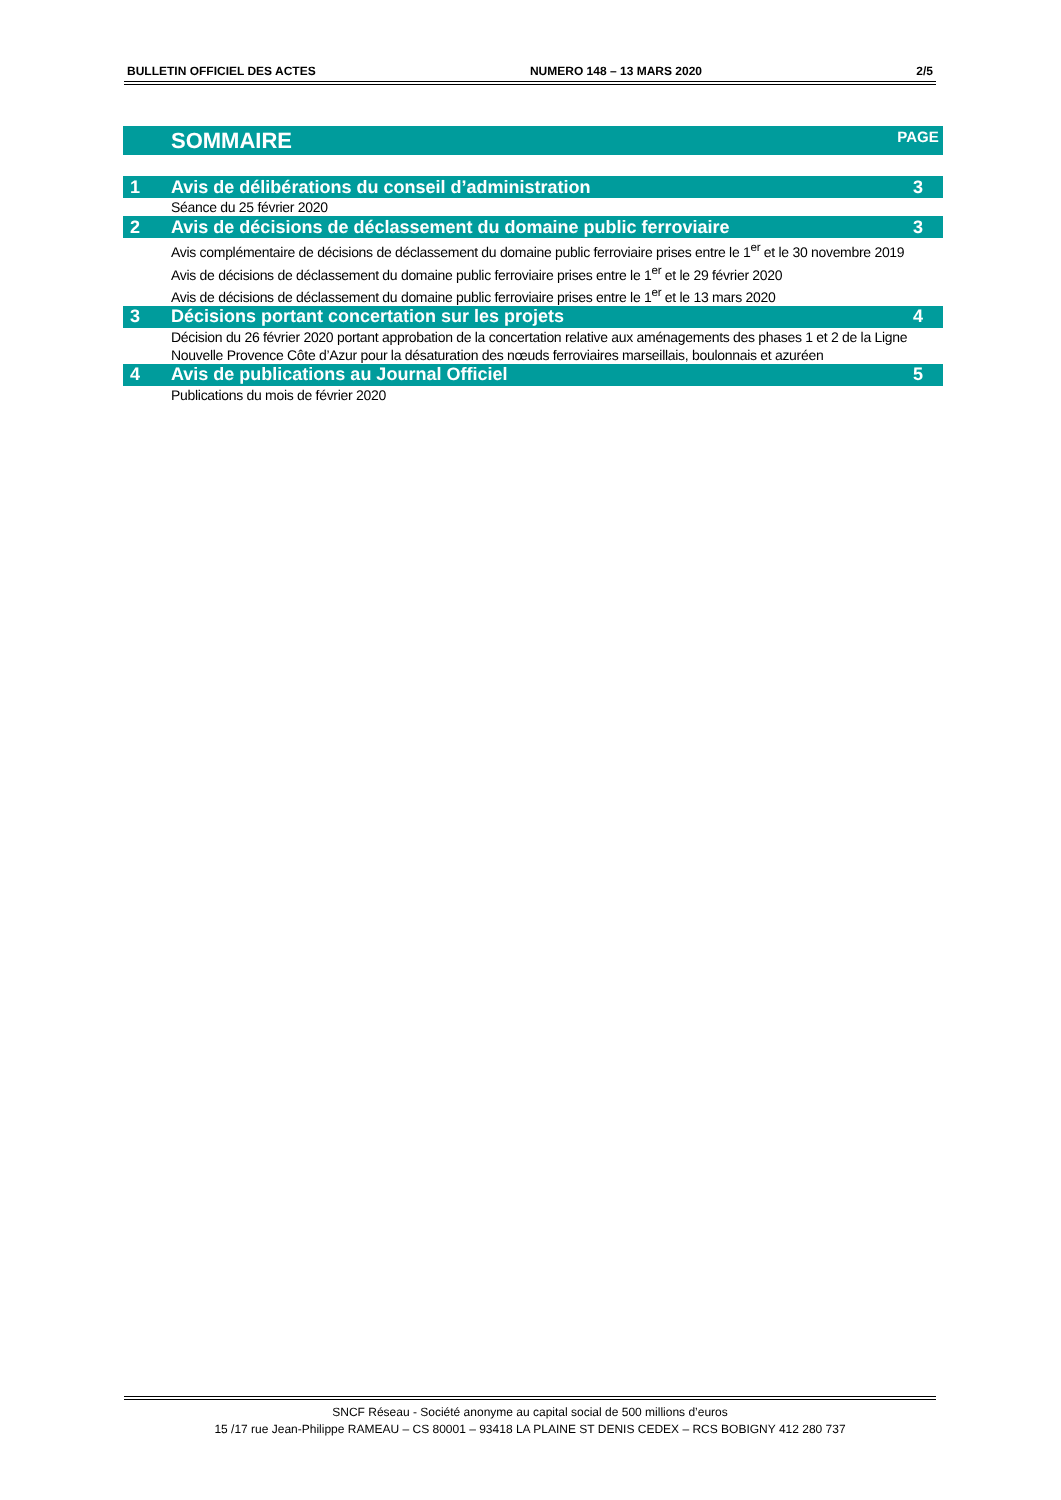BULLETIN OFFICIEL DES ACTES NUMERO 148 – 13 MARS 2020 2/5
SOMMAIRE PAGE
1 Avis de délibérations du conseil d’administration 3
Séance du 25 février 2020
2 Avis de décisions de déclassement du domaine public ferroviaire 3
Avis complémentaire de décisions de déclassement du domaine public ferroviaire prises entre le 1<sup>er</sup> et le 30 novembre 2019
Avis de décisions de déclassement du domaine public ferroviaire prises entre le 1<sup>er</sup> et le 29 février 2020
Avis de décisions de déclassement du domaine public ferroviaire prises entre le 1<sup>er</sup> et le 13 mars 2020
3 Décisions portant concertation sur les projets 4
Décision du 26 février 2020 portant approbation de la concertation relative aux aménagements des phases 1 et 2 de la Ligne Nouvelle Provence Côte d’Azur pour la désaturation des nœuds ferroviaires marseillais, boulonnais et azuréen
4 Avis de publications au Journal Officiel 5
Publications du mois de février 2020
SNCF Réseau - Société anonyme au capital social de 500 millions d’euros
15 /17 rue Jean-Philippe RAMEAU – CS 80001 – 93418 LA PLAINE ST DENIS CEDEX – RCS BOBIGNY 412 280 737